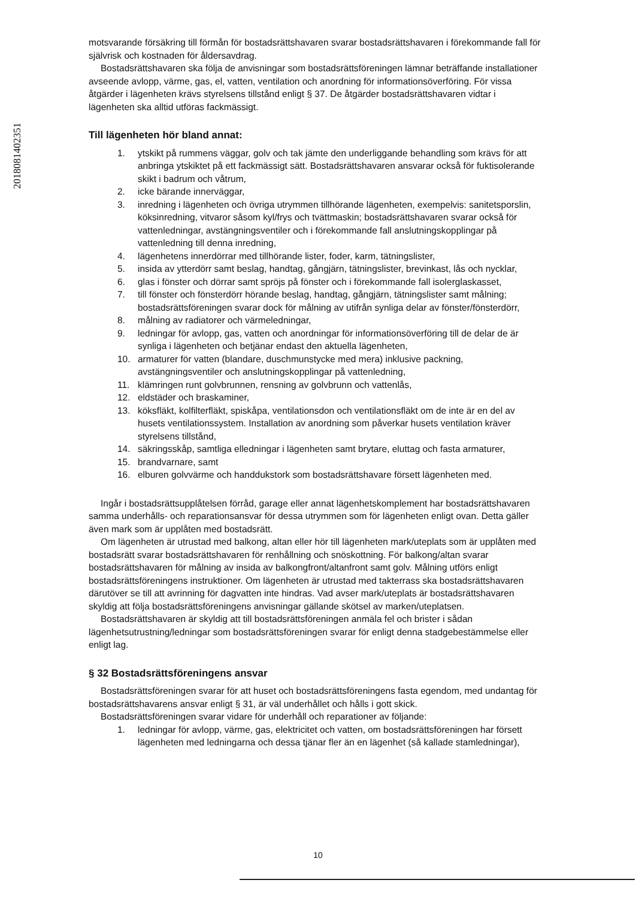20180814023​51
motsvarande försäkring till förmån för bostadsrättshavaren svarar bostadsrättshavaren i förekommande fall för självrisk och kostnaden för åldersavdrag.
Bostadsrättshavaren ska följa de anvisningar som bostadsrättsföreningen lämnar beträffande installationer avseende avlopp, värme, gas, el, vatten, ventilation och anordning för informationsöverföring. För vissa åtgärder i lägenheten krävs styrelsens tillstånd enligt § 37. De åtgärder bostadsrättshavaren vidtar i lägenheten ska alltid utföras fackmässigt.
Till lägenheten hör bland annat:
1. ytskikt på rummens väggar, golv och tak jämte den underliggande behandling som krävs för att anbringa ytskiktet på ett fackmässigt sätt. Bostadsrättshavaren ansvarar också för fuktisolerande skikt i badrum och våtrum,
2. icke bärande innerväggar,
3. inredning i lägenheten och övriga utrymmen tillhörande lägenheten, exempelvis: sanitetsporslin, köksinredning, vitvaror såsom kyl/frys och tvättmaskin; bostadsrättshavaren svarar också för vattenledningar, avstängningsventiler och i förekommande fall anslutningskopplingar på vattenledning till denna inredning,
4. lägenhetens innerdörrar med tillhörande lister, foder, karm, tätningslister,
5. insida av ytterdörr samt beslag, handtag, gångjärn, tätningslister, brevinkast, lås och nycklar,
6. glas i fönster och dörrar samt spröjs på fönster och i förekommande fall isolerglaskasset,
7. till fönster och fönsterdörr hörande beslag, handtag, gångjärn, tätningslister samt målning; bostadsrättsföreningen svarar dock för målning av utifrån synliga delar av fönster/fönsterdörr,
8. målning av radiatorer och värmeledningar,
9. ledningar för avlopp, gas, vatten och anordningar för informationsöverföring till de delar de är synliga i lägenheten och betjänar endast den aktuella lägenheten,
10. armaturer för vatten (blandare, duschmunstycke med mera) inklusive packning, avstängningsventiler och anslutningskopplingar på vattenledning,
11. klämringen runt golvbrunnen, rensning av golvbrunn och vattenlås,
12. eldstäder och braskaminer,
13. köksfläkt, kolfilterfläkt, spiskåpa, ventilationsdon och ventilationsfläkt om de inte är en del av husets ventilationssystem. Installation av anordning som påverkar husets ventilation kräver styrelsens tillstånd,
14. säkringsskåp, samtliga elledningar i lägenheten samt brytare, eluttag och fasta armaturer,
15. brandvarnare, samt
16. elburen golvvärme och handdukstork som bostadsrättshavare försett lägenheten med.
Ingår i bostadsrättsupplåtelsen förråd, garage eller annat lägenhetskomplement har bostadsrättshavaren samma underhålls- och reparationsansvar för dessa utrymmen som för lägenheten enligt ovan. Detta gäller även mark som är upplåten med bostadsrätt.
Om lägenheten är utrustad med balkong, altan eller hör till lägenheten mark/uteplats som är upplåten med bostadsrätt svarar bostadsrättshavaren för renhållning och snöskottning. För balkong/altan svarar bostadsrättshavaren för målning av insida av balkongfront/altanfront samt golv. Målning utförs enligt bostadsrättsföreningens instruktioner. Om lägenheten är utrustad med takterrass ska bostadsrättshavaren därutöver se till att avrinning för dagvatten inte hindras. Vad avser mark/uteplats är bostadsrättshavaren skyldig att följa bostadsrättsföreningens anvisningar gällande skötsel av marken/uteplatsen.
Bostadsrättshavaren är skyldig att till bostadsrättsföreningen anmäla fel och brister i sådan lägenhetsutrustning/ledningar som bostadsrättsföreningen svarar för enligt denna stadgebestämmelse eller enligt lag.
§ 32 Bostadsrättsföreningens ansvar
Bostadsrättsföreningen svarar för att huset och bostadsrättsföreningens fasta egendom, med undantag för bostadsrättshavarens ansvar enligt § 31, är väl underhållet och hålls i gott skick.
Bostadsrättsföreningen svarar vidare för underhåll och reparationer av följande:
1. ledningar för avlopp, värme, gas, elektricitet och vatten, om bostadsrättsföreningen har försett lägenheten med ledningarna och dessa tjänar fler än en lägenhet (så kallade stamledningar),
10